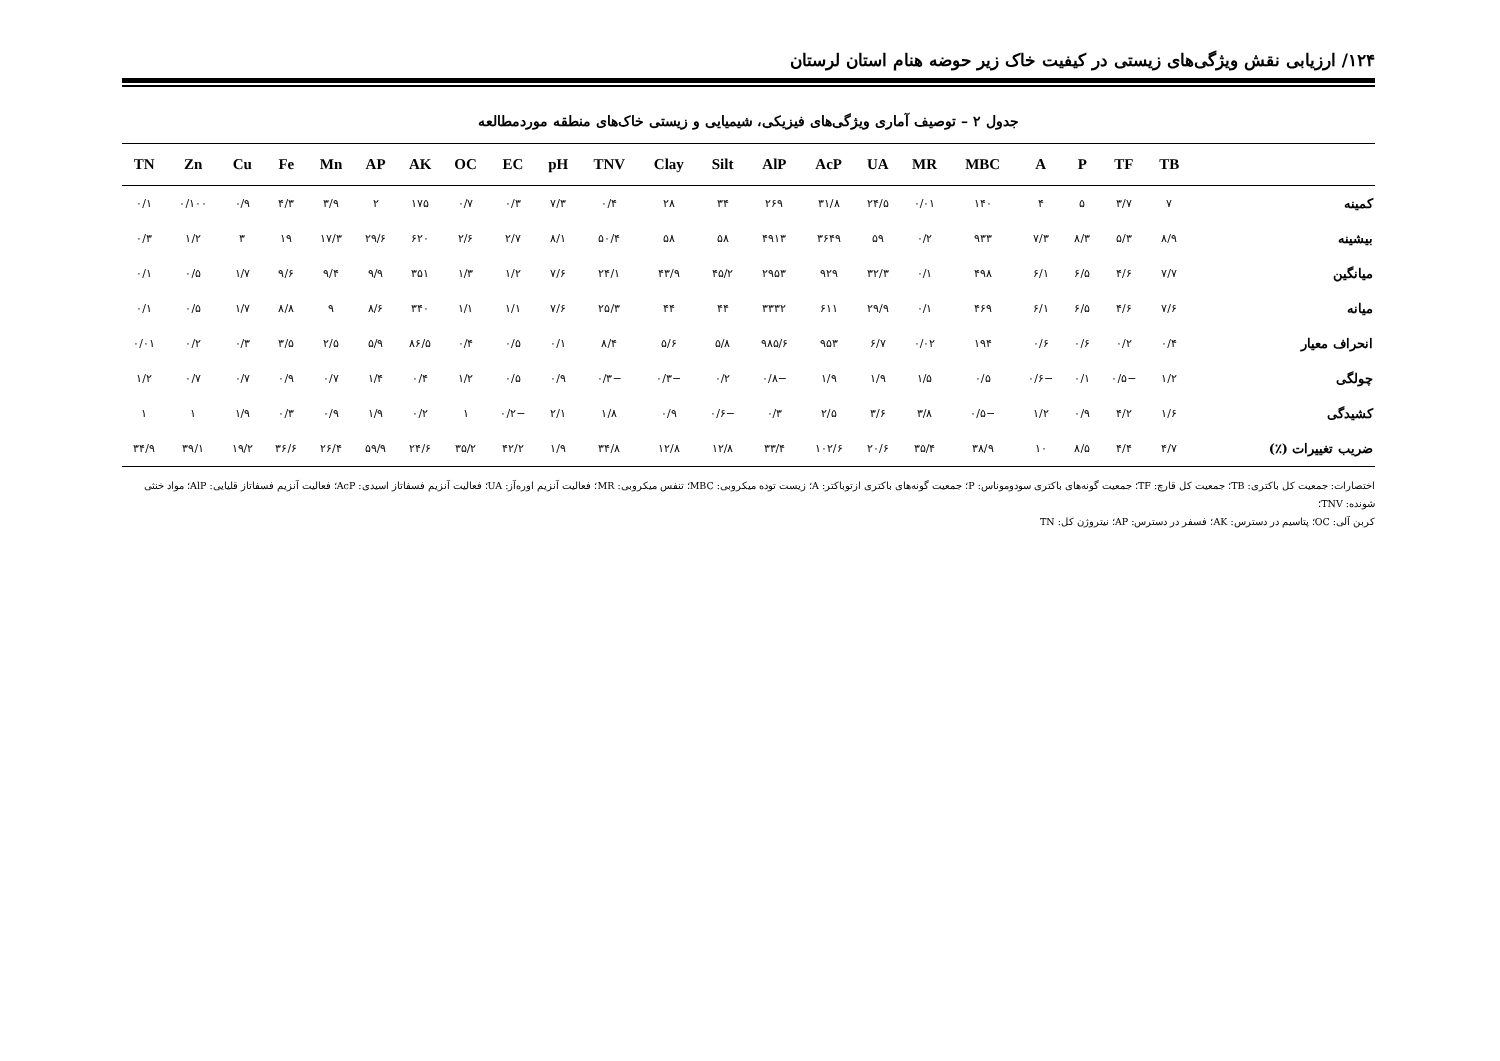۱۲۴/ ارزیابی نقش ویژگی‌های زیستی در کیفیت خاک زیر حوضه هنام استان لرستان
جدول ۲ – توصیف آماری ویژگی‌های فیزیکی، شیمیایی و زیستی خاک‌های منطقه موردمطالعه
| | TB | TF | P | A | MBC | MR | UA | AcP | AlP | Silt | Clay | TNV | pH | EC | OC | AK | AP | Mn | Fe | Cu | Zn | TN |
| --- | --- | --- | --- | --- | --- | --- | --- | --- | --- | --- | --- | --- | --- | --- | --- | --- | --- | --- | --- | --- | --- | --- |
| کمینه | ۷ | ۳/۷ | ۵ | ۴ | ۱۴۰ | ۰/۰۱ | ۲۴/۵ | ۳۱/۸ | ۲۶۹ | ۳۴ | ۲۸ | ۰/۴ | ۷/۳ | ۰/۳ | ۰/۷ | ۱۷۵ | ۲ | ۳/۹ | ۴/۳ | ۰/۹ | ۰/۱۰۰ | ۰/۱ |
| بیشینه | ۸/۹ | ۵/۳ | ۸/۳ | ۷/۳ | ۹۳۳ | ۰/۲ | ۵۹ | ۳۶۴۹ | ۴۹۱۳ | ۵۸ | ۵۸ | ۵۰/۴ | ۸/۱ | ۲/۷ | ۲/۶ | ۶۲۰ | ۲۹/۶ | ۱۷/۳ | ۱۹ | ۳ | ۱/۲ | ۰/۳ |
| میانگین | ۷/۷ | ۴/۶ | ۶/۵ | ۶/۱ | ۴۹۸ | ۰/۱ | ۳۲/۳ | ۹۲۹ | ۲۹۵۳ | ۴۵/۲ | ۴۳/۹ | ۲۴/۱ | ۷/۶ | ۱/۲ | ۱/۳ | ۳۵۱ | ۹/۹ | ۹/۴ | ۹/۶ | ۱/۷ | ۰/۵ | ۰/۱ |
| میانه | ۷/۶ | ۴/۶ | ۶/۵ | ۶/۱ | ۴۶۹ | ۰/۱ | ۲۹/۹ | ۶۱۱ | ۳۳۳۲ | ۴۴ | ۴۴ | ۲۵/۳ | ۷/۶ | ۱/۱ | ۱/۱ | ۳۴۰ | ۸/۶ | ۹ | ۸/۸ | ۱/۷ | ۰/۵ | ۰/۱ |
| انحراف معیار | ۰/۴ | ۰/۲ | ۰/۶ | ۰/۶ | ۱۹۴ | ۰/۰۲ | ۶/۷ | ۹۵۳ | ۹۸۵/۶ | ۵/۸ | ۵/۶ | ۸/۴ | ۰/۱ | ۰/۵ | ۰/۴ | ۸۶/۵ | ۵/۹ | ۲/۵ | ۳/۵ | ۰/۳ | ۰/۲ | ۰/۰۱ |
| چولگی | ۱/۲ | −۰/۵ | ۰/۱ | −۰/۶ | ۰/۵ | ۱/۵ | ۱/۹ | ۱/۹ | −۰/۸ | ۰/۲ | −۰/۳ | −۰/۳ | ۰/۹ | ۰/۵ | ۱/۲ | ۰/۴ | ۱/۴ | ۰/۷ | ۰/۹ | ۰/۷ | ۰/۷ | ۱/۲ |
| کشیدگی | ۱/۶ | ۴/۲ | ۰/۹ | ۱/۲ | −۰/۵ | ۳/۸ | ۳/۶ | ۲/۵ | ۰/۳ | −۰/۶ | ۰/۹ | ۱/۸ | ۲/۱ | −۰/۲ | ۱ | ۰/۲ | ۱/۹ | ۰/۹ | ۰/۳ | ۱/۹ | ۱ | ۱ |
| ضریب تغییرات (٪) | ۴/۷ | ۴/۴ | ۸/۵ | ۱۰ | ۳۸/۹ | ۳۵/۴ | ۲۰/۶ | ۱۰۲/۶ | ۳۳/۴ | ۱۲/۸ | ۱۲/۸ | ۳۴/۸ | ۱/۹ | ۴۲/۲ | ۳۵/۲ | ۲۴/۶ | ۵۹/۹ | ۲۶/۴ | ۳۶/۶ | ۱۹/۲ | ۳۹/۱ | ۳۴/۹ |
اختصارات: جمعیت کل باکتری: TB؛ جمعیت کل قارچ: TF؛ جمعیت گونه‌های باکتری سودوموناس: P؛ جمعیت گونه‌های باکتری ازتوباکتر: A؛ زیست توده میکروبی: MBC؛ تنفس میکروبی: MR؛ فعالیت آنزیم اوره‌آز: UA؛ فعالیت آنزیم فسفاتاز اسیدی: AcP؛ فعالیت آنزیم فسفاتاز قلیایی: AlP؛ مواد خنثی شونده: TNV؛
کربن آلی: OC؛ پتاسیم در دسترس: AK؛ فسفر در دسترس: AP؛ نیتروژن کل: TN